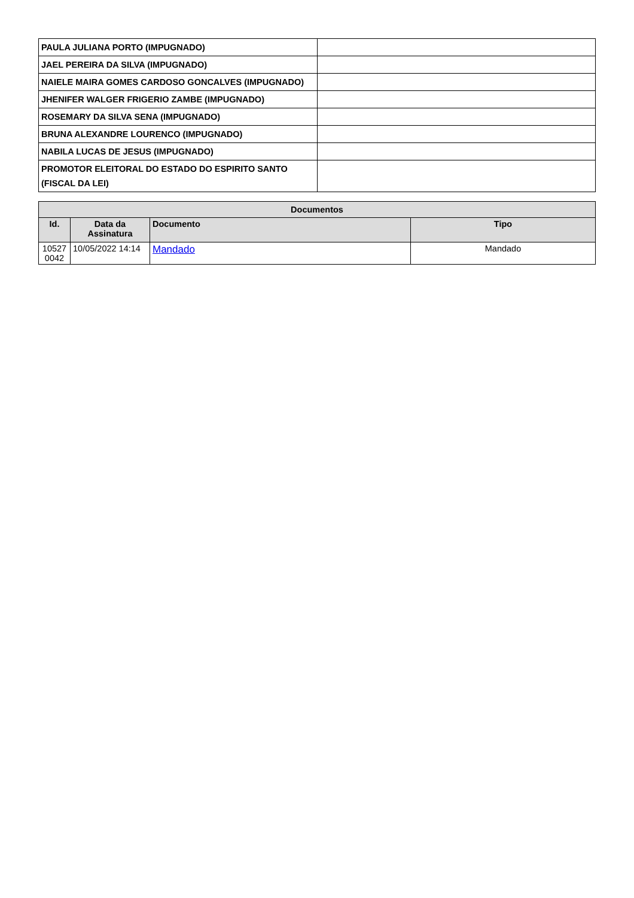| PAULA JULIANA PORTO (IMPUGNADO) | |
| JAEL PEREIRA DA SILVA (IMPUGNADO) | |
| NAIELE MAIRA GOMES CARDOSO GONCALVES (IMPUGNADO) | |
| JHENIFER WALGER FRIGERIO ZAMBE (IMPUGNADO) | |
| ROSEMARY DA SILVA SENA (IMPUGNADO) | |
| BRUNA ALEXANDRE LOURENCO (IMPUGNADO) | |
| NABILA LUCAS DE JESUS (IMPUGNADO) | |
| PROMOTOR ELEITORAL DO ESTADO DO ESPIRITO SANTO (FISCAL DA LEI) | |
| Documentos | | | |
| --- | --- | --- | --- |
| Id. | Data da Assinatura | Documento | Tipo |
| 10527 0042 | 10/05/2022 14:14 | Mandado | Mandado |